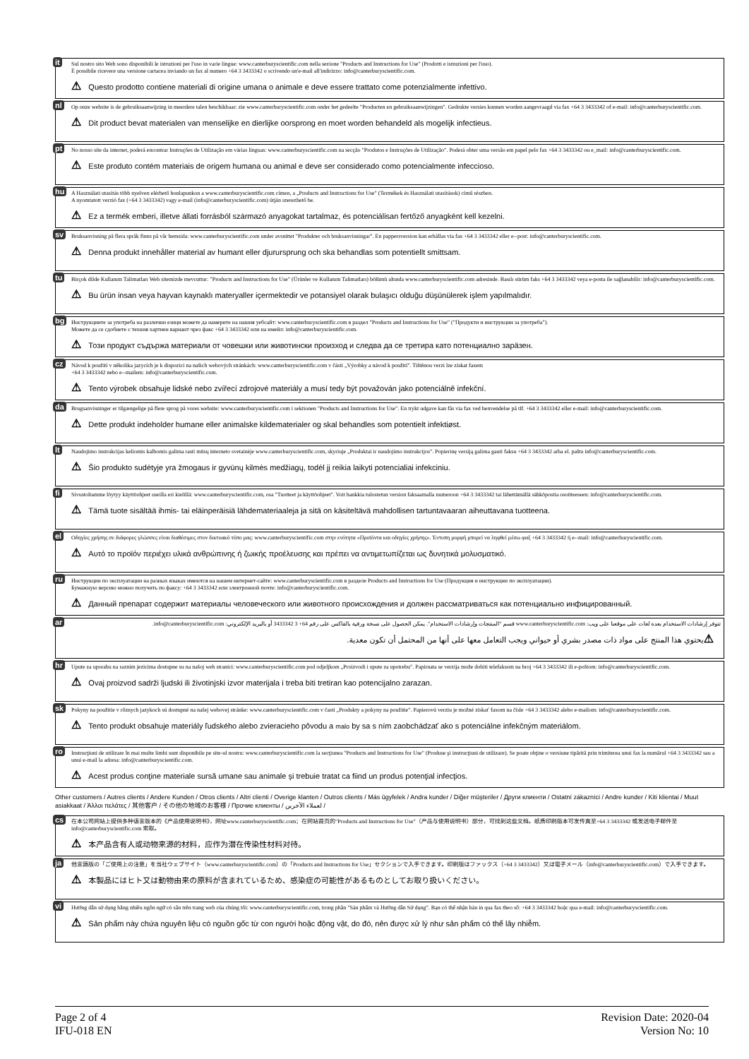it
Sul nostro sito Web sono disponibili le istruzioni per l'uso in varie lingue: www.canterburyscientific.com nella sezione "Products and Instructions for Use" (Prodotti e istruzioni per l'uso).
È possibile ricevere una versione cartacea inviando un fax al numero +64 3 3433342 o scrivendo un'e-mail all'indirizzo: info@canterburyscientific.com.
⚠ Questo prodotto contiene materiali di origine umana o animale e deve essere trattato come potenzialmente infettivo.
nl
Op onze website is de gebruiksaanwijzing in meerdere talen beschikbaar: zie www.canterburyscientific.com onder het gedeelte "Producten en gebruiksaanwijzingen". Gedrukte versies kunnen worden aangevraagd via fax +64 3 3433342 of e-mail: info@canterburyscientific.com.
⚠ Dit product bevat materialen van menselijke en dierlijke oorsprong en moet worden behandeld als mogelijk infectieus.
pt
No nosso site da internet, poderá encontrar Instruções de Utilização em várias línguas: www.canterburyscientific.com na secção "Produtos e Instruções de Utilização". Poderá obter uma versão em papel pelo fax +64 3 3433342 ou e_mail: info@canterburyscientific.com.
⚠ Este produto contém materiais de origem humana ou animal e deve ser considerado como potencialmente infeccioso.
hu
A Használati utasítás több nyelven elérhető honlapunkon a www.canterburyscientific.com címen, a „Products and Instructions for Use" (Termékek és Használati utasítások) című részben.
A nyomtatott verzió fax (+64 3 3433342) vagy e-mail (info@canterburyscientific.com) útján szerezhető be.
⚠ Ez a termék emberi, illetve állati forrásból származó anyagokat tartalmaz, és potenciálisan fertőző anyagként kell kezelni.
sv
Bruksanvisning på flera språk finns på vår hemsida: www.canterburyscientific.com under avsnittet "Produkter och bruksanvisningar". En pappersversion kan erhållas via fax +64 3 3433342 eller e--post: info@canterburyscientific.com.
⚠ Denna produkt innehåller material av humant eller djurursprung och ska behandlas som potentiellt smittsam.
tu
Birçok dilde Kullanım Talimatları Web sitemizde mevcuttur: "Products and Instructions for Use" (Ürünler ve Kullanım Talimatları) bölümü altında www.canterburyscientific.com adresinde. Basılı sürüm faks +64 3 3433342 veya e-posta ile sağlanabilir: info@canterburyscientific.com.
⚠ Bu ürün insan veya hayvan kaynaklı materyaller içermektedir ve potansiyel olarak bulaşıcı olduğu düşünülerek işlem yapılmalıdır.
bg
Инструкциите за употреба на различни езици можете да намерите на нашия уебсайт: www.canterburyscientific.com в раздел "Products and Instructions for Use" ("Продукти и инструкции за употреба").
Можете да се сдобиете с техния хартиен вариант чрез факс +64 3 3433342 или на имейл: info@canterburyscientific.com.
⚠ Този продукт съдържа материали от човешки или животински произход и следва да се третира като потенциално зарäзен.
cz
Návod k použití v několika jazycích je k dispozici na našich webových stránkách: www.canterburyscientific.com v části „Výrobky a návod k použití". Tištěnou verzi lze získat faxem
+64 3 3433342 nebo e--mailem: info@canterburyscientific.com.
⚠ Tento výrobek obsahuje lidské nebo zvířecí zdrojové materiály a musí tedy být považován jako potenciálně infekční.
da
Brugsanvisninger er tilgængelige på flere sprog på vores website: www.canterburyscientific.com i sektionen "Products and Instructions for Use". En trykt udgave kan fås via fax ved henvendelse på tlf. +64 3 3433342 eller e-mail: info@canterburyscientific.com.
⚠ Dette produkt indeholder humane eller animalske kildematerialer og skal behandles som potentielt infektiøst.
lt
Naudojimo instrukcijas keliomis kalbomis galima rasti mūsų interneto svetainėje www.canterburyscientific.com, skyriuje „Produktai ir naudojimo instrukcijos". Popierinę versiją galima gauti faksu +64 3 3433342 arba el. paštu info@canterburyscientific.com.
⚠ Šio produkto sudėtyje yra žmogaus ir gyvūnų kilmės medžiagų, todėl jį reikia laikyti potencialiai infekciniu.
fi
Sivustoltamme löytyy käyttöohjeet useilla eri kielillä: www.canterburyscientific.com, osa "Tuotteet ja käyttöohjeet". Voit hankkia tulostetun version faksaamalla numeroon +64 3 3433342 tai lähettämällä sähköpostia osoitteeseen: info@canterburyscientific.com.
⚠ Tämä tuote sisältää ihmis- tai eläinperäisiä lähdemateriaaleja ja sitä on käsiteltävä mahdollisen tartuntavaaran aiheuttavana tuotteena.
el
Οδηγίες χρήσης σε διάφορες γλώσσες είναι διαθέσιμες στον δικτυακό τόπο μας: www.canterburyscientific.com στην ενότητα «Προϊόντα και οδηγίες χρήσης». Έντυπη μορφή μπορεί να ληφθεί μέσω φαξ +64 3 3433342 ή e--mail: info@canterburyscientific.com.
⚠ Αυτό το προϊόν περιέχει υλικά ανθρώπινης ή ζωικής προέλευσης και πρέπει να αντιμετωπίζεται ως δυνητικά μολυσματικό.
ru
Инструкции по эксплуатации на разных языках имеются на нашем интернет-сайте: www.canterburyscientific.com в разделе Products and Instructions for Use (Продукция и инструкции по эксплуатации).
Бумажную версию можно получить по факсу: +64 3 3433342 или электронной почте: info@canterburyscientific.com.
⚠ Данный препарат содержит материалы человеческого или животного происхождения и должен рассматриваться как потенциально инфицированный.
ar
تتوفر إرشادات الاستخدام بعدة لغات على موقعنا على ويب: www.canterburyscientific.com قسم "المنتجات وإرشادات الاستخدام". يمكن الحصول على نسخة ورقية بالفاكس على رقم 64+ 3 3433342 أو بالبريد الإلكتروني: info@canterburyscientific.com.
⚠ يحتوي هذا المنتج على مواد ذات مصدر بشري أو حيواني ويجب التعامل معها على أنها من المحتمل أن تكون معدية.
hr
Upute za uporabu na raznim jezicima dostupne su na našoj web stranici: www.canterburyscientific.com pod odjeljkom „Proizvodi i upute za upotrebu". Papirnata se verzija može dobiti telefaksom na broj +64 3 3433342 ili e-poštom: info@canterburyscientific.com.
⚠ Ovaj proizvod sadrži ljudski ili životinjski izvor materijala i treba biti tretiran kao potencijalno zarazan.
sk
Pokyny na použitie v rôznych jazykoch sú dostupné na našej webovej stránke: www.canterburyscientific.com v časti „Produkty a pokyny na použitie". Papierovú verziu je možné získať faxom na čísle +64 3 3433342 alebo e-mailom: info@canterburyscientific.com.
⚠ Tento produkt obsahuje materiály ľudského alebo zvieracieho pôvodu a malo by sa s ním zaobchádzať ako s potenciálne infekčným materiálom.
ro
Instrucţiuni de utilizare în mai multe limbi sunt disponibile pe site-ul nostru: www.canterburyscientific.com la secţiunea "Products and Instructions for Use" (Produse şi instrucţiuni de utilizare). Se poate obţine o versiune tipărită prin trimiterea unui fax la numărul +64 3 3433342 sau a unui e-mail la adresa: info@canterburyscientific.com.
⚠ Acest produs conţine materiale sursă umane sau animale şi trebuie tratat ca fiind un produs potenţial infecţios.
Other customers / Autres clients / Andere Kunden / Otros clients / Altri clienti / Overige klanten / Outros clients / Más ügyfelek / Andra kunder / Diğer müşteriler / Други клиенти / Ostatní zákazníci / Andre kunder / Kiti klientai / Muut asiakkaat / Άλλοι πελάτες / 其他客户 / その他の地域のお客様 / Прочие клиенты / لعملاء الآخرين /
cs
在本公司网站上提供多种语言版本的《产品使用说明书》，网址www.canterburyscientific.com；在网站首页的"Products and Instructions for Use"（产品与使用说明书）部分，可找到这些文档。纸质印刷版本可发传真至+64 3 3433342 或发送电子邮件至 info@canterburyscientific.com 索取。
⚠ 本产品含有人或动物来源的材料，应作为潜在传染性材料对待。
ja
他言語版の「ご使用上の注意」を当社ウェブサイト（www.canterburyscientific.com）の「Products and Instructions for Use」セクションで入手できます。印刷版はファックス（+64 3 3433342）又は電子メール（info@canterburyscientific.com）で入手できます。
⚠ 本製品にはヒト又は動物由来の原料が含まれているため、感染症の可能性があるものとしてお取り扱いください。
vi
Hướng dẫn sử dụng bằng nhiều ngôn ngữ có sẵn trên trang web của chúng tôi: www.canterburyscientific.com, trong phần "Sản phẩm và Hướng dẫn Sử dụng". Bạn có thể nhận bản in qua fax theo số: +64 3 3433342 hoặc qua e-mail: info@canterburyscientific.com.
⚠ Sản phẩm này chứa nguyên liệu có nguồn gốc từ con người hoặc động vật, do đó, nên được xử lý như sản phẩm có thể lây nhiễm.
Page 2 of 4
IFU-018 EN
Revision Date: 2020-04
Version No: 10